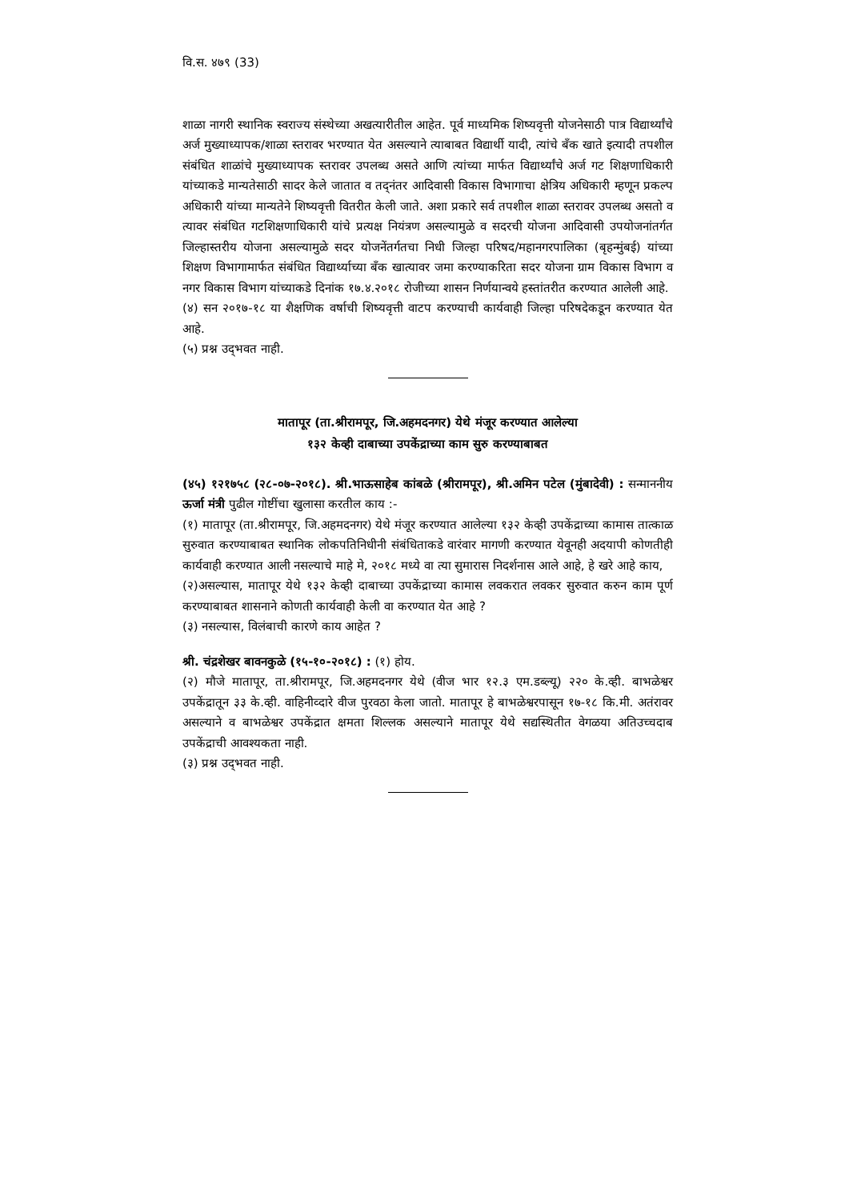वि.स. ४७९ (33)
शाळा नागरी स्थानिक स्वराज्य संस्थेच्या अखत्यारीतील आहेत. पूर्व माध्यमिक शिष्यवृत्ती योजनेसाठी पात्र विद्यार्थ्यांचे अर्ज मुख्याध्यापक/शाळा स्तरावर भरण्यात येत असल्याने त्याबाबत विद्यार्थी यादी, त्यांचे बँक खाते इत्यादी तपशील संबंधित शाळांचे मुख्याध्यापक स्तरावर उपलब्ध असते आणि त्यांच्या मार्फत विद्यार्थ्यांचे अर्ज गट शिक्षणाधिकारी यांच्याकडे मान्यतेसाठी सादर केले जातात व तद्नंतर आदिवासी विकास विभागाचा क्षेत्रिय अधिकारी म्हणून प्रकल्प अधिकारी यांच्या मान्यतेने शिष्यवृत्ती वितरीत केली जाते. अशा प्रकारे सर्व तपशील शाळा स्तरावर उपलब्ध असतो व त्यावर संबंधित गटशिक्षणाधिकारी यांचे प्रत्यक्ष नियंत्रण असल्यामुळे व सदरची योजना आदिवासी उपयोजनांतर्गत जिल्हास्तरीय योजना असल्यामुळे सदर योजनेंतर्गतचा निधी जिल्हा परिषद/महानगरपालिका (बृहन्मुंबई) यांच्या शिक्षण विभागामार्फत संबंधित विद्यार्थ्याच्या बँक खात्यावर जमा करण्याकरिता सदर योजना ग्राम विकास विभाग व नगर विकास विभाग यांच्याकडे दिनांक १७.४.२०१८ रोजीच्या शासन निर्णयान्वये हस्तांतरीत करण्यात आलेली आहे.
(४) सन २०१७-१८ या शैक्षणिक वर्षाची शिष्यवृत्ती वाटप करण्याची कार्यवाही जिल्हा परिषदेकडून करण्यात येत आहे.
(५) प्रश्न उद्‌भवत नाही.
मातापूर (ता.श्रीरामपूर, जि.अहमदनगर) येथे मंजूर करण्यात आलेल्या
१३२ केव्ही दाबाच्या उपकेंद्राच्या काम सुरु करण्याबाबत
(४५) १२१७५८ (२८-०७-२०१८). श्री.भाऊसाहेब कांबळे (श्रीरामपूर), श्री.अमिन पटेल (मुंबादेवी) : सन्माननीय ऊर्जा मंत्री पुढील गोष्टींचा खुलासा करतील काय :-
(१) मातापूर (ता.श्रीरामपूर, जि.अहमदनगर) येथे मंजूर करण्यात आलेल्या १३२ केव्ही उपकेंद्राच्या कामास तात्काळ सुरुवात करण्याबाबत स्थानिक लोकपतिनिधीनी संबंधिताकडे वारंवार मागणी करण्यात येवूनही अदयापी कोणतीही कार्यवाही करण्यात आली नसल्याचे माहे मे, २०१८ मध्ये वा त्या सुमारास निदर्शनास आले आहे, हे खरे आहे काय,
(२)असल्यास, मातापूर येथे १३२ केव्ही दाबाच्या उपकेंद्राच्या कामास लवकरात लवकर सुरुवात करुन काम पूर्ण करण्याबाबत शासनाने कोणती कार्यवाही केली वा करण्यात येत आहे ?
(३) नसल्यास, विलंबाची कारणे काय आहेत ?
श्री. चंद्रशेखर बावनकुळे (१५-१०-२०१८) : (१) होय.
(२) मौजे मातापूर, ता.श्रीरामपूर, जि.अहमदनगर येथे (वीज भार १२.३ एम.डब्ल्यू) २२० के.व्ही. बाभळेश्वर उपकेंद्रातून ३३ के.व्ही. वाहिनीव्दारे वीज पुरवठा केला जातो. मातापूर हे बाभळेश्वरपासून १७-१८ कि.मी. अतंरावर असल्याने व बाभळेश्वर उपकेंद्रात क्षमता शिल्लक असल्याने मातापूर येथे सद्यस्थितीत वेगळया अतिउच्चदाब उपकेंद्राची आवश्यकता नाही.
(३) प्रश्न उद्‌भवत नाही.